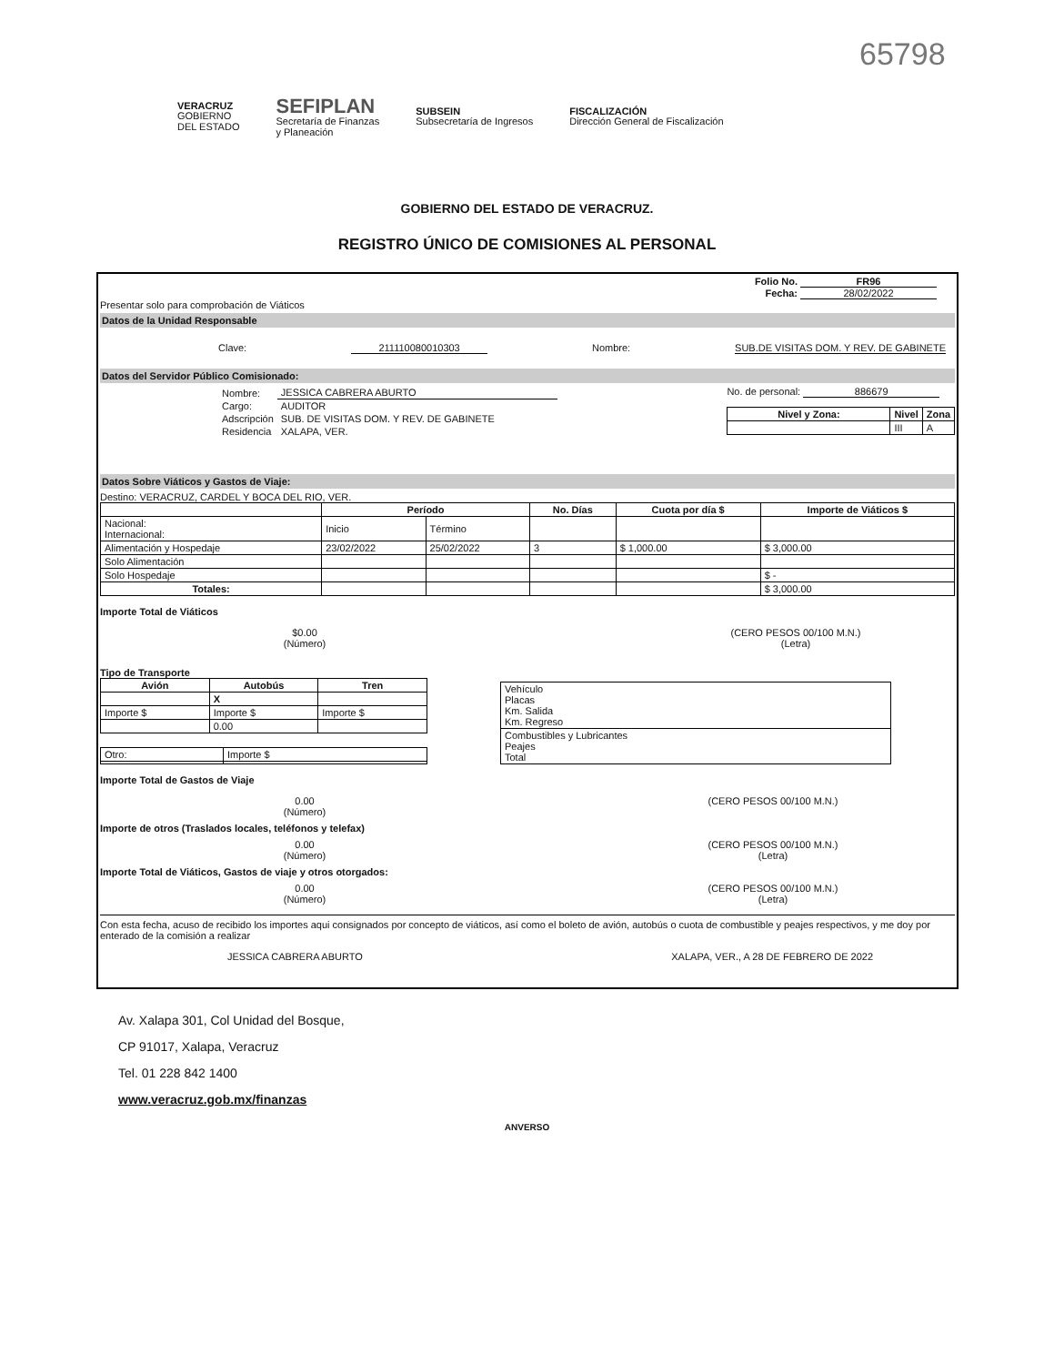65798
VERACRUZ
GOBIERNO
DEL ESTADO
SEFIPLAN
Secretaría de Finanzas
y Planeación
SUBSEIN
Subsecretaría de Ingresos
FISCALIZACIÓN
Dirección General de Fiscalización
GOBIERNO DEL ESTADO DE VERACRUZ.
REGISTRO ÚNICO DE COMISIONES AL PERSONAL
Folio No. FR96
Fecha: 28/02/2022
Presentar solo para comprobación de Viáticos
Datos de la Unidad Responsable
Clave: 211110080010303 Nombre: SUB.DE VISITAS DOM. Y REV. DE GABINETE
Datos del Servidor Público Comisionado:
| Nombre: | JESSICA CABRERA ABURTO |
| Cargo: | AUDITOR |
| Adscripción | SUB. DE VISITAS DOM. Y REV. DE GABINETE |
| Residencia | XALAPA, VER. |
No. de personal: 886679
| Nivel y Zona: | Nivel | Zona |
| --- | --- | --- |
| | III | A |
Datos Sobre Viáticos y Gastos de Viaje:
Destino: VERACRUZ, CARDEL Y BOCA DEL RIO, VER.
| | Período | | No. Días | Cuota por día $ | Importe de Viáticos $ |
| --- | --- | --- | --- | --- | --- |
| Nacional: Internacional: | Inicio | Término | | | |
| Alimentación y Hospedaje | 23/02/2022 | 25/02/2022 | 3 | $ 1,000.00 | $ 3,000.00 |
| Solo Alimentación | | | | | |
| Solo Hospedaje | | | | | $ - |
| Totales: | | | | | $ 3,000.00 |
Importe Total de Viáticos
$0.00
(Número)
(CERO PESOS 00/100 M.N.)
(Letra)
Tipo de Transporte
| Avión | Autobús | Tren |
| --- | --- | --- |
| | X | |
| Importe $ | Importe $ | Importe $ |
| | 0.00 | |
| Otro: | Importe $ |
| Vehículo Placas Km. Salida Km. Regreso |
| Combustibles y Lubricantes Peajes Total |
Importe Total de Gastos de Viaje
0.00
(Número)
(CERO PESOS 00/100 M.N.)
Importe de otros (Traslados locales, teléfonos y telefax)
0.00
(Número)
(CERO PESOS 00/100 M.N.)
(Letra)
Importe Total de Viáticos, Gastos de viaje y otros otorgados:
0.00
(Número)
(CERO PESOS 00/100 M.N.)
(Letra)
Con esta fecha, acuso de recibido los importes aqui consignados por concepto de viáticos, así como el boleto de avión, autobús o cuota de combustible y peajes respectivos, y me doy por enterado de la comisión a realizar
JESSICA CABRERA ABURTO XALAPA, VER., A 28 DE FEBRERO DE 2022
Av. Xalapa 301, Col Unidad del Bosque,
CP 91017, Xalapa, Veracruz
Tel. 01 228 842 1400
www.veracruz.gob.mx/finanzas
ANVERSO